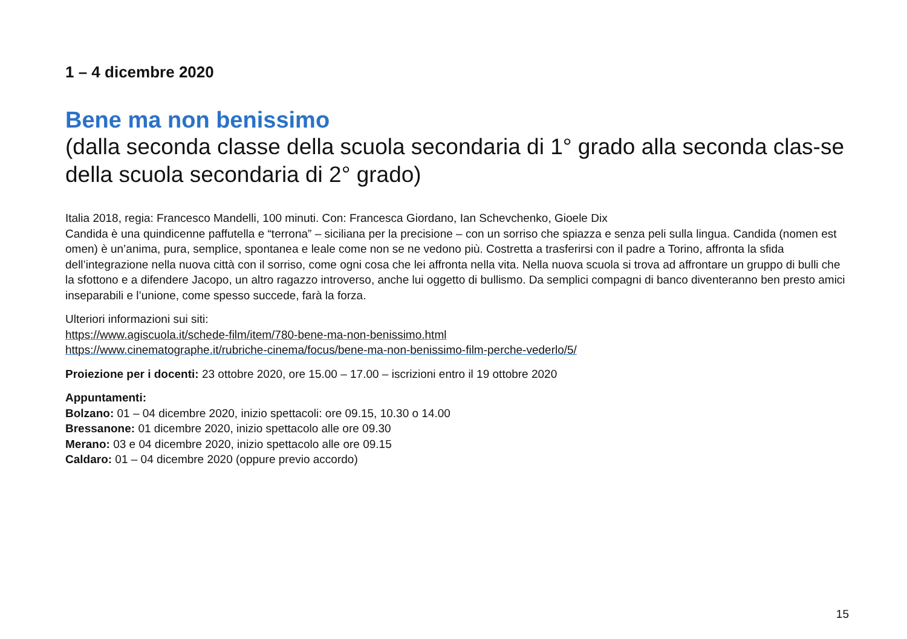1 – 4 dicembre 2020
Bene ma non benissimo
(dalla seconda classe della scuola secondaria di 1° grado alla seconda clas-se della scuola secondaria di 2° grado)
Italia 2018, regia: Francesco Mandelli, 100 minuti. Con: Francesca Giordano, Ian Schevchenko, Gioele Dix
Candida è una quindicenne paffutella e “terrona” – siciliana per la precisione – con un sorriso che spiazza e senza peli sulla lingua. Candida (nomen est omen) è un’anima, pura, semplice, spontanea e leale come non se ne vedono più. Costretta a trasferirsi con il padre a Torino, affronta la sfida dell’integrazione nella nuova città con il sorriso, come ogni cosa che lei affronta nella vita. Nella nuova scuola si trova ad affrontare un gruppo di bulli che la sfottono e a difendere Jacopo, un altro ragazzo introverso, anche lui oggetto di bullismo. Da semplici compagni di banco diventeranno ben presto amici inseparabili e l’unione, come spesso succede, farà la forza.
Ulteriori informazioni sui siti:
https://www.agiscuola.it/schede-film/item/780-bene-ma-non-benissimo.html
https://www.cinematographe.it/rubriche-cinema/focus/bene-ma-non-benissimo-film-perche-vederlo/5/
Proiezione per i docenti: 23 ottobre 2020, ore 15.00 – 17.00 – iscrizioni entro il 19 ottobre 2020
Appuntamenti:
Bolzano: 01 – 04 dicembre 2020, inizio spettacoli: ore 09.15, 10.30 o 14.00
Bressanone: 01 dicembre 2020, inizio spettacolo alle ore 09.30
Merano: 03 e 04 dicembre 2020, inizio spettacolo alle ore 09.15
Caldaro: 01 – 04 dicembre 2020 (oppure previo accordo)
15